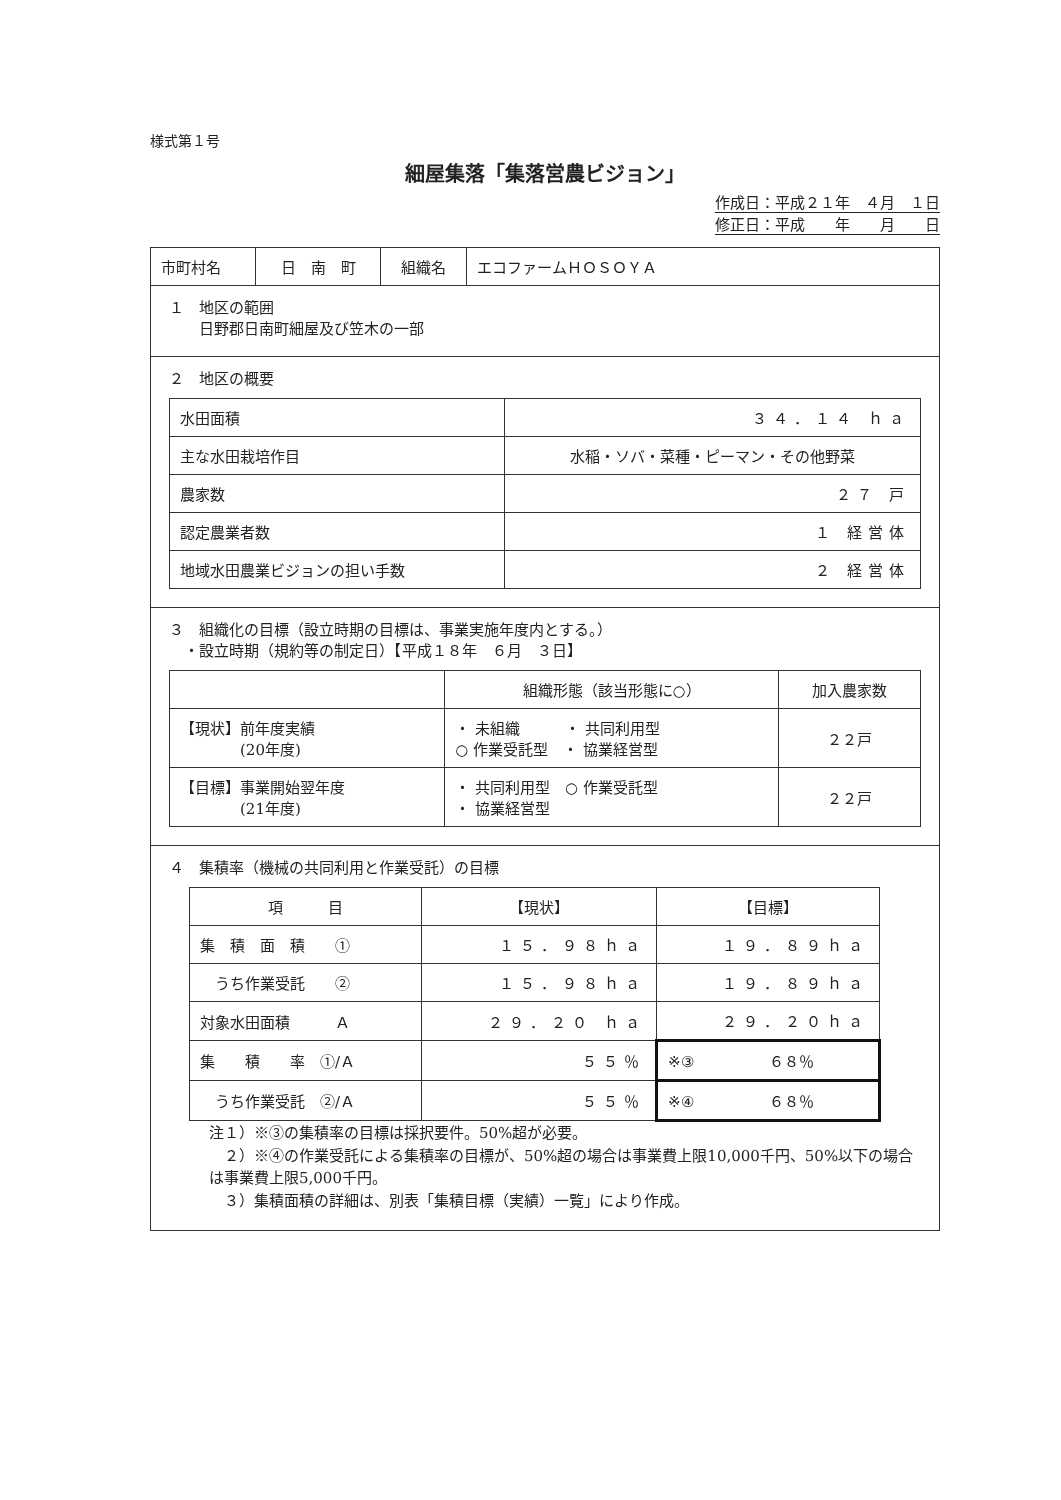様式第１号
細屋集落「集落営農ビジョン」
作成日：平成２１年　４月　１日
修正日：平成　　年　　月　　日
| 市町村名 | 日 南 町 | 組織名 | エコファームＨＯＳＯＹＡ |
１　地区の範囲
　　日野郡日南町細屋及び笠木の一部
２　地区の概要
| 水田面積 | ３４．１４ ｈａ |
| 主な水田栽培作目 | 水稲・ソバ・菜種・ピーマン・その他野菜 |
| 農家数 | ２７ 戸 |
| 認定農業者数 | １ 経営体 |
| 地域水田農業ビジョンの担い手数 | ２ 経営体 |
３　組織化の目標（設立時期の目標は、事業実施年度内とする。）
　・設立時期（規約等の制定日）【平成１８年　６月　３日】
| | 組織形態（該当形態に○） | 加入農家数 |
| --- | --- | --- |
| 【現状】前年度実績 (20年度) | ・ 未組織 ・ 共同利用型 ○ 作業受託型 ・ 協業経営型 | ２２戸 |
| 【目標】事業開始翌年度 (21年度) | ・ 共同利用型 ○ 作業受託型 ・ 協業経営型 | ２２戸 |
４　集積率（機械の共同利用と作業受託）の目標
| 項 目 | 【現状】 | 【目標】 |
| --- | --- | --- |
| 集 積 面 積 ① | １５．９８ｈａ | １９．８９ｈａ |
| うち作業受託 ② | １５．９８ｈａ | １９．８９ｈａ |
| 対象水田面積 Ａ | ２９．２０ ｈａ | ２９．２０ｈａ |
| 集 積 率 ①/Ａ | ５５％ | ※③ ６８％ |
| うち作業受託 ②/Ａ | ５５％ | ※④ ６８％ |
注１）※③の集積率の目標は採択要件。50%超が必要。
　２）※④の作業受託による集積率の目標が、50%超の場合は事業費上限10,000千円、50%以下の場合は事業費上限5,000千円。
　３）集積面積の詳細は、別表「集積目標（実績）一覧」により作成。